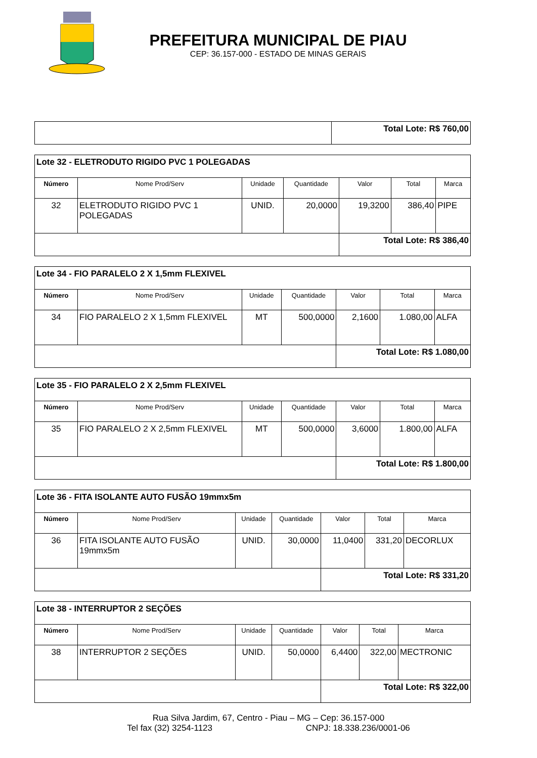PREFEITURA MUNICIPAL DE PIAU
CEP: 36.157-000 - ESTADO DE MINAS GERAIS
| | Total Lote: R$ 760,00 |
| Lote 32 - ELETRODUTO RIGIDO PVC 1 POLEGADAS | | | | | | |
| Número | Nome Prod/Serv | Unidade | Quantidade | Valor | Total | Marca |
| 32 | ELETRODUTO RIGIDO PVC 1 POLEGADAS | UNID. | 20,0000 | 19,3200 | 386,40 | PIPE |
| | | | | Total Lote: R$ 386,40 | | |
| Lote 34 - FIO PARALELO 2 X 1,5mm FLEXIVEL | | | | | | |
| Número | Nome Prod/Serv | Unidade | Quantidade | Valor | Total | Marca |
| 34 | FIO PARALELO 2 X 1,5mm FLEXIVEL | MT | 500,0000 | 2,1600 | 1.080,00 | ALFA |
| | | | | Total Lote: R$ 1.080,00 | | |
| Lote 35 - FIO PARALELO 2 X 2,5mm FLEXIVEL | | | | | | |
| Número | Nome Prod/Serv | Unidade | Quantidade | Valor | Total | Marca |
| 35 | FIO PARALELO 2 X 2,5mm FLEXIVEL | MT | 500,0000 | 3,6000 | 1.800,00 | ALFA |
| | | | | Total Lote: R$ 1.800,00 | | |
| Lote 36 - FITA ISOLANTE AUTO FUSÃO 19mmx5m | | | | | | |
| Número | Nome Prod/Serv | Unidade | Quantidade | Valor | Total | Marca |
| 36 | FITA ISOLANTE AUTO FUSÃO 19mmx5m | UNID. | 30,0000 | 11,0400 | 331,20 | DECORLUX |
| | | | | Total Lote: R$ 331,20 | | |
| Lote 38 - INTERRUPTOR 2 SEÇÕES | | | | | | |
| Número | Nome Prod/Serv | Unidade | Quantidade | Valor | Total | Marca |
| 38 | INTERRUPTOR 2 SEÇÕES | UNID. | 50,0000 | 6,4400 | 322,00 | MECTRONIC |
| | | | | Total Lote: R$ 322,00 | | |
Rua Silva Jardim, 67, Centro - Piau – MG – Cep: 36.157-000
Tel fax (32) 3254-1123 CNPJ: 18.338.236/0001-06